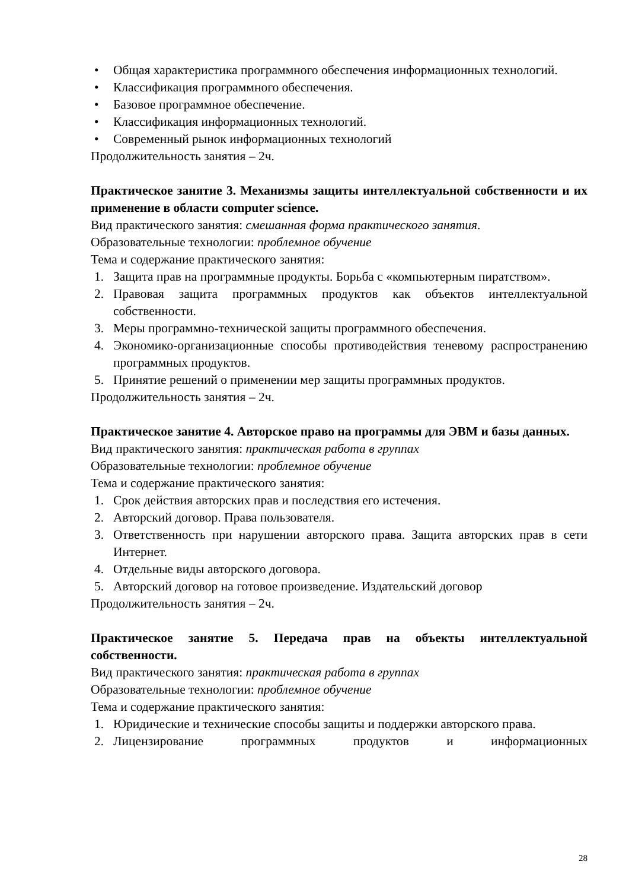• Общая характеристика программного обеспечения информационных технологий.
• Классификация программного обеспечения.
• Базовое программное обеспечение.
• Классификация информационных технологий.
• Современный рынок информационных технологий
Продолжительность занятия – 2ч.
Практическое занятие 3. Механизмы защиты интеллектуальной собственности и их применение в области computer science.
Вид практического занятия: смешанная форма практического занятия.
Образовательные технологии: проблемное обучение
Тема и содержание практического занятия:
1. Защита прав на программные продукты. Борьба с «компьютерным пиратством».
2. Правовая защита программных продуктов как объектов интеллектуальной собственности.
3. Меры программно-технической защиты программного обеспечения.
4. Экономико-организационные способы противодействия теневому распространению программных продуктов.
5. Принятие решений о применении мер защиты программных продуктов.
Продолжительность занятия – 2ч.
Практическое занятие 4. Авторское право на программы для ЭВМ и базы данных.
Вид практического занятия: практическая работа в группах
Образовательные технологии: проблемное обучение
Тема и содержание практического занятия:
1. Срок действия авторских прав и последствия его истечения.
2. Авторский договор. Права пользователя.
3. Ответственность при нарушении авторского права. Защита авторских прав в сети Интернет.
4. Отдельные виды авторского договора.
5. Авторский договор на готовое произведение. Издательский договор
Продолжительность занятия – 2ч.
Практическое занятие 5. Передача прав на объекты интеллектуальной собственности.
Вид практического занятия: практическая работа в группах
Образовательные технологии: проблемное обучение
Тема и содержание практического занятия:
1. Юридические и технические способы защиты и поддержки авторского права.
2. Лицензирование программных продуктов и информационных
28